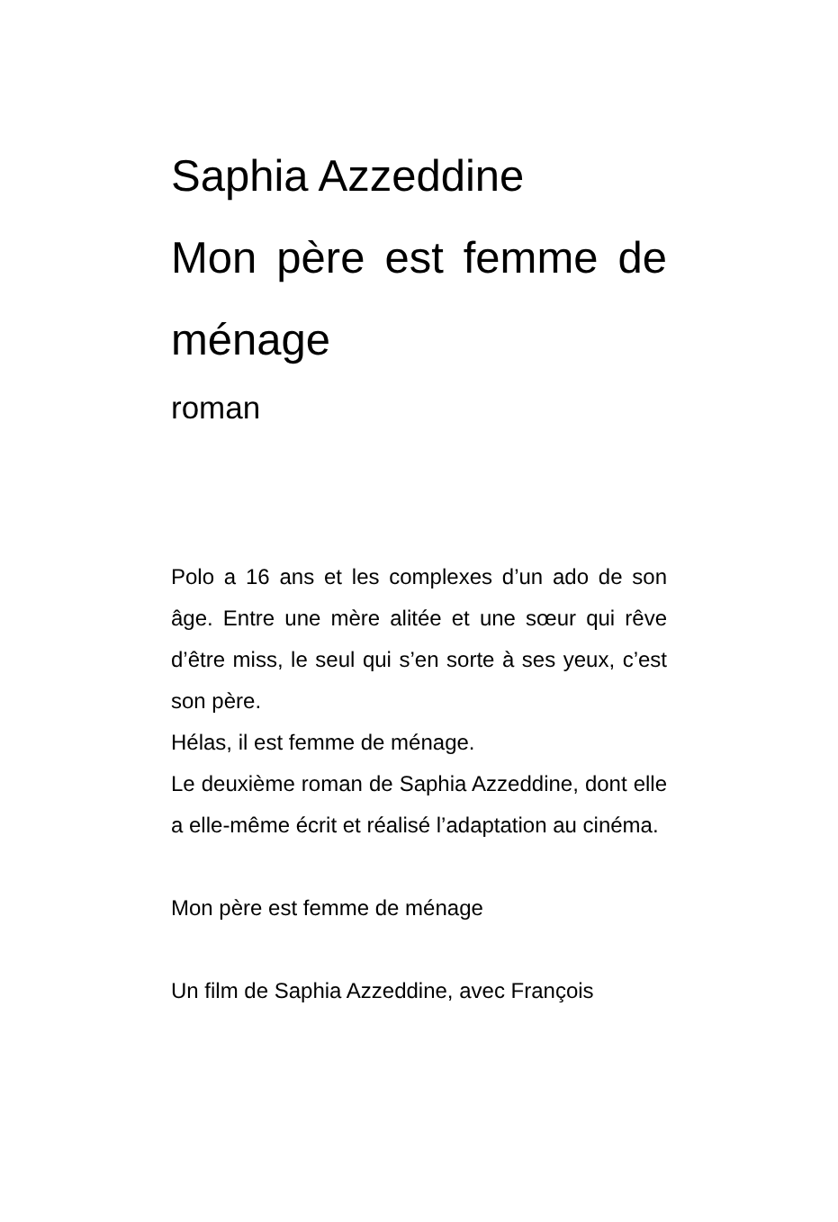Saphia Azzeddine
Mon père est femme de ménage
roman
Polo a 16 ans et les complexes d’un ado de son âge. Entre une mère alitée et une sœur qui rêve d’être miss, le seul qui s’en sorte à ses yeux, c’est son père.
Hélas, il est femme de ménage.
Le deuxième roman de Saphia Azzeddine, dont elle a elle-même écrit et réalisé l’adaptation au cinéma.
Mon père est femme de ménage
Un film de Saphia Azzeddine, avec François